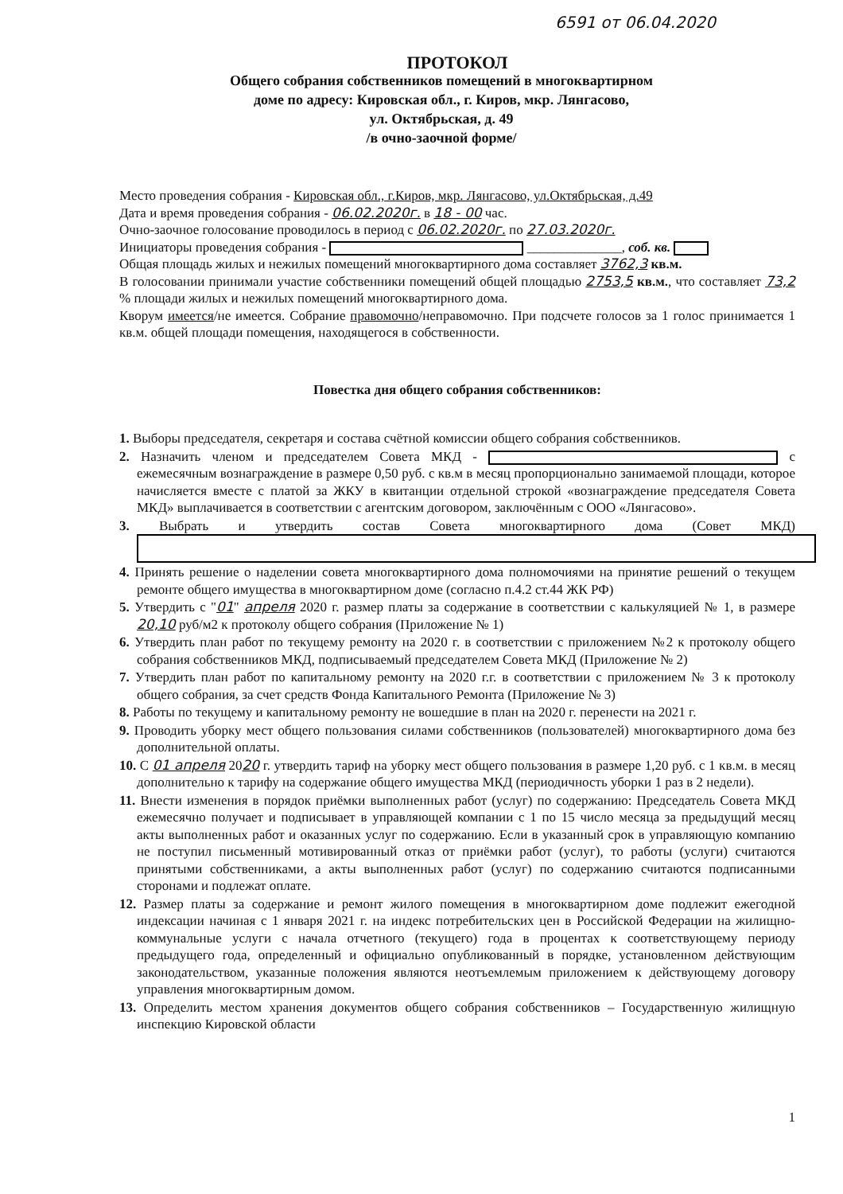6591 от 06.04.2020
ПРОТОКОЛ
Общего собрания собственников помещений в многоквартирном
доме по адресу: Кировская обл., г. Киров, мкр. Лянгасово,
ул. Октябрьская, д. 49
/в очно-заочной форме/
Место проведения собрания - Кировская обл., г.Киров, мкр. Лянгасово, ул.Октябрьская, д.49
Дата и время проведения собрания - 06.02.2020г. в 18 - 00 час.
Очно-заочное голосование проводилось в период с 06.02.2020г. по 27.03.2020г.
Инициаторы проведения собрания - ______________, соб. кв.
Общая площадь жилых и нежилых помещений многоквартирного дома составляет 3762,3 кв.м.
В голосовании принимали участие собственники помещений общей площадью 2753,5 кв.м., что составляет 73,2 % площади жилых и нежилых помещений многоквартирного дома.
Кворум имеется/не имеется. Собрание правомочно/неправомочно. При подсчете голосов за 1 голос принимается 1 кв.м. общей площади помещения, находящегося в собственности.
Повестка дня общего собрания собственников:
1. Выборы председателя, секретаря и состава счётной комиссии общего собрания собственников.
2. Назначить членом и председателем Совета МКД - с ежемесячным вознаграждение в размере 0,50 руб. с кв.м в месяц пропорционально занимаемой площади, которое начисляется вместе с платой за ЖКУ в квитанции отдельной строкой «вознаграждение председателя Совета МКД» выплачивается в соответствии с агентским договором, заключённым с ООО «Лянгасово».
3. Выбрать и утвердить состав Совета многоквартирного дома (Совет МКД)
4. Принять решение о наделении совета многоквартирного дома полномочиями на принятие решений о текущем ремонте общего имущества в многоквартирном доме (согласно п.4.2 ст.44 ЖК РФ)
5. Утвердить с "01" апреля 2020 г. размер платы за содержание в соответствии с калькуляцией № 1, в размере 20,10 руб/м2 к протоколу общего собрания (Приложение № 1)
6. Утвердить план работ по текущему ремонту на 2020 г. в соответствии с приложением №2 к протоколу общего собрания собственников МКД, подписываемый председателем Совета МКД (Приложение № 2)
7. Утвердить план работ по капитальному ремонту на 2020 г.г. в соответствии с приложением № 3 к протоколу общего собрания, за счет средств Фонда Капитального Ремонта (Приложение № 3)
8. Работы по текущему и капитальному ремонту не вошедшие в план на 2020 г. перенести на 2021 г.
9. Проводить уборку мест общего пользования силами собственников (пользователей) многоквартирного дома без дополнительной оплаты.
10. С 01 апреля 2020 г. утвердить тариф на уборку мест общего пользования в размере 1,20 руб. с 1 кв.м. в месяц дополнительно к тарифу на содержание общего имущества МКД (периодичность уборки 1 раз в 2 недели).
11. Внести изменения в порядок приёмки выполненных работ (услуг) по содержанию: Председатель Совета МКД ежемесячно получает и подписывает в управляющей компании с 1 по 15 число месяца за предыдущий месяц акты выполненных работ и оказанных услуг по содержанию. Если в указанный срок в управляющую компанию не поступил письменный мотивированный отказ от приёмки работ (услуг), то работы (услуги) считаются принятыми собственниками, а акты выполненных работ (услуг) по содержанию считаются подписанными сторонами и подлежат оплате.
12. Размер платы за содержание и ремонт жилого помещения в многоквартирном доме подлежит ежегодной индексации начиная с 1 января 2021 г. на индекс потребительских цен в Российской Федерации на жилищно-коммунальные услуги с начала отчетного (текущего) года в процентах к соответствующему периоду предыдущего года, определенный и официально опубликованный в порядке, установленном действующим законодательством, указанные положения являются неотъемлемым приложением к действующему договору управления многоквартирным домом.
13. Определить местом хранения документов общего собрания собственников – Государственную жилищную инспекцию Кировской области
1